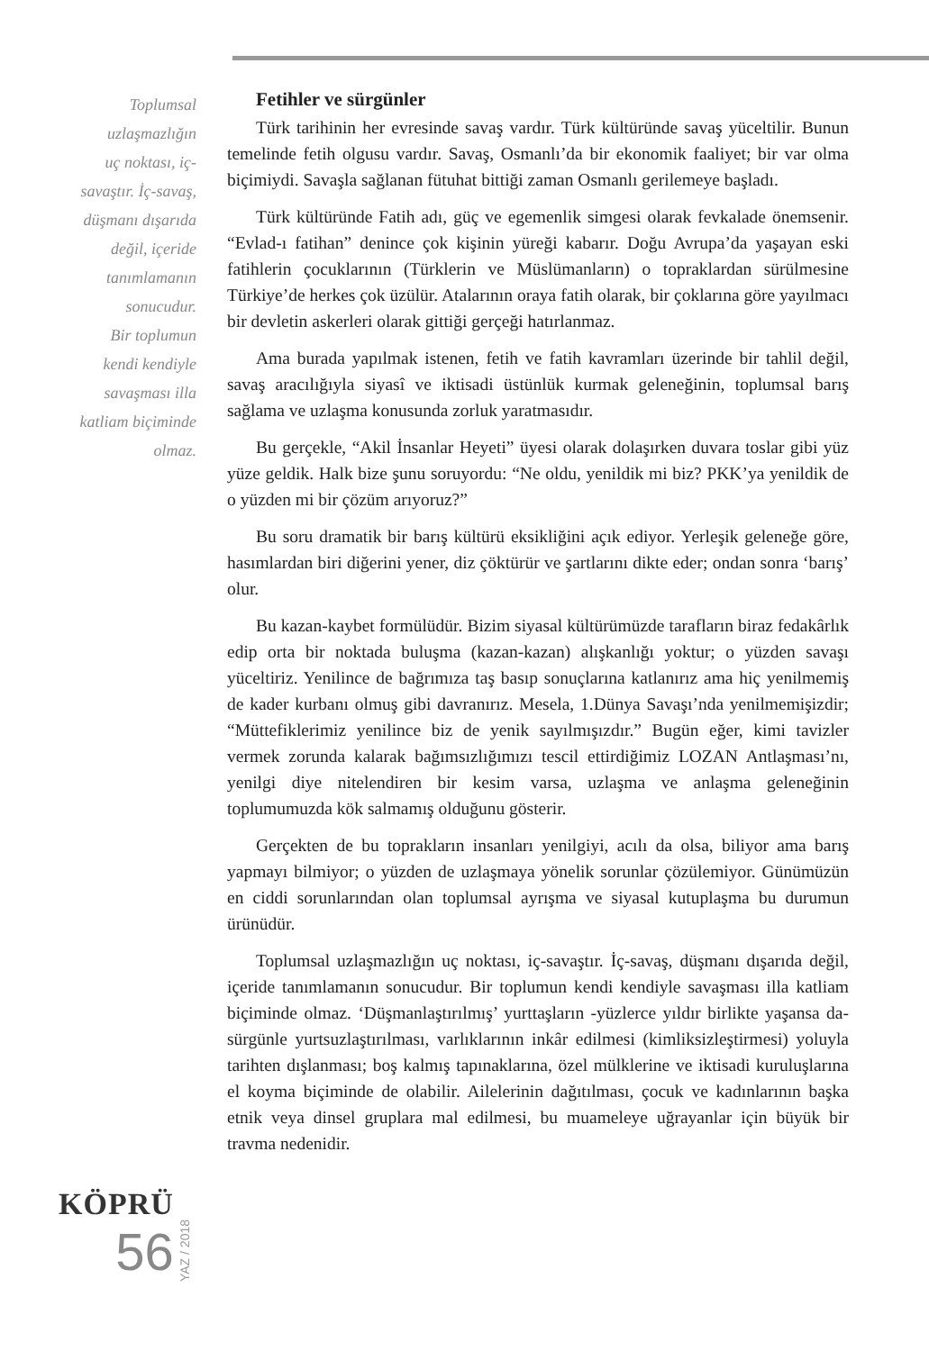Toplumsal
uzlaşmazlığın
uç noktası, iç-
savaştır. İç-savaş,
düşmanı dışarıda
değil, içeride
tanımlamanın
sonucudur.
Bir toplumun
kendi kendiyle
savaşması illa
katliam biçiminde
olmaz.
Fetihler ve sürgünler
Türk tarihinin her evresinde savaş vardır. Türk kültüründe savaş yüceltilir. Bunun temelinde fetih olgusu vardır. Savaş, Osmanlı’da bir ekonomik faaliyet; bir var olma biçimiydi. Savaşla sağlanan fütuhat bittiği zaman Osmanlı gerilemeye başladı.
Türk kültüründe Fatih adı, güç ve egemenlik simgesi olarak fevkalade önemsenir. “Evlad-ı fatihan” denince çok kişinin yüreği kabarır. Doğu Avrupa’da yaşayan eski fatihlerin çocuklarının (Türklerin ve Müslümanların) o topraklardan sürülmesine Türkiye’de herkes çok üzülür. Atalarının oraya fatih olarak, bir çoklarına göre yayılmacı bir devletin askerleri olarak gittiği gerçeği hatırlanmaz.
Ama burada yapılmak istenen, fetih ve fatih kavramları üzerinde bir tahlil değil, savaş aracılığıyla siyasî ve iktisadi üstünlük kurmak geleneğinin, toplumsal barış sağlama ve uzlaşma konusunda zorluk yaratmasıdır.
Bu gerçekle, “Akil İnsanlar Heyeti” üyesi olarak dolaşırken duvara toslar gibi yüz yüze geldik. Halk bize şunu soruyordu: “Ne oldu, yenildik mi biz? PKK’ya yenildik de o yüzden mi bir çözüm arıyoruz?”
Bu soru dramatik bir barış kültürü eksikliğini açık ediyor. Yerleşik geleneğe göre, hasımlardan biri diğerini yener, diz çöktürür ve şartlarını dikte eder; ondan sonra ‘barış’ olur.
Bu kazan-kaybet formülüdür. Bizim siyasal kültürümüzde tarafların biraz fedakârlık edip orta bir noktada buluşma (kazan-kazan) alışkanlığı yoktur; o yüzden savaşı yüceltiriz. Yenilince de bağrımıza taş basıp sonuçlarına katlanırız ama hiç yenilmemiş de kader kurbanı olmuş gibi davranırız. Mesela, 1.Dünya Savaşı’nda yenilmemişizdir; “Müttefiklerimiz yenilince biz de yenik sayılmışızdır.” Bugün eğer, kimi tavizler vermek zorunda kalarak bağımsızlığımızı tescil ettirdiğimiz LOZAN Antlaşması’nı, yenilgi diye nitelendiren bir kesim varsa, uzlaşma ve anlaşma geleneğinin toplumumuzda kök salmamış olduğunu gösterir.
Gerçekten de bu toprakların insanları yenilgiyi, acılı da olsa, biliyor ama barış yapmayı bilmiyor; o yüzden de uzlaşmaya yönelik sorunlar çözülemiyor. Günümüzün en ciddi sorunlarından olan toplumsal ayrışma ve siyasal kutuplaşma bu durumun ürünüdür.
Toplumsal uzlaşmazlığın uç noktası, iç-savaştır. İç-savaş, düşmanı dışarıda değil, içeride tanımlamanın sonucudur. Bir toplumun kendi kendiyle savaşması illa katliam biçiminde olmaz. ‘Düşmanlaştırılmış’ yurttaşların -yüzlerce yıldır birlikte yaşansa da- sürgünle yurtsuzlaştırılması, varlıklarının inkâr edilmesi (kimliksizleştirmesi) yoluyla tarihten dışlanması; boş kalmış tapınaklarına, özel mülklerine ve iktisadi kuruluşlarına el koyma biçiminde de olabilir. Ailelerinin dağıtılması, çocuk ve kadınlarının başka etnik veya dinsel gruplara mal edilmesi, bu muameleye uğrayanlar için büyük bir travma nedenidir.
KÖPRÜ
56
YAZ / 2018